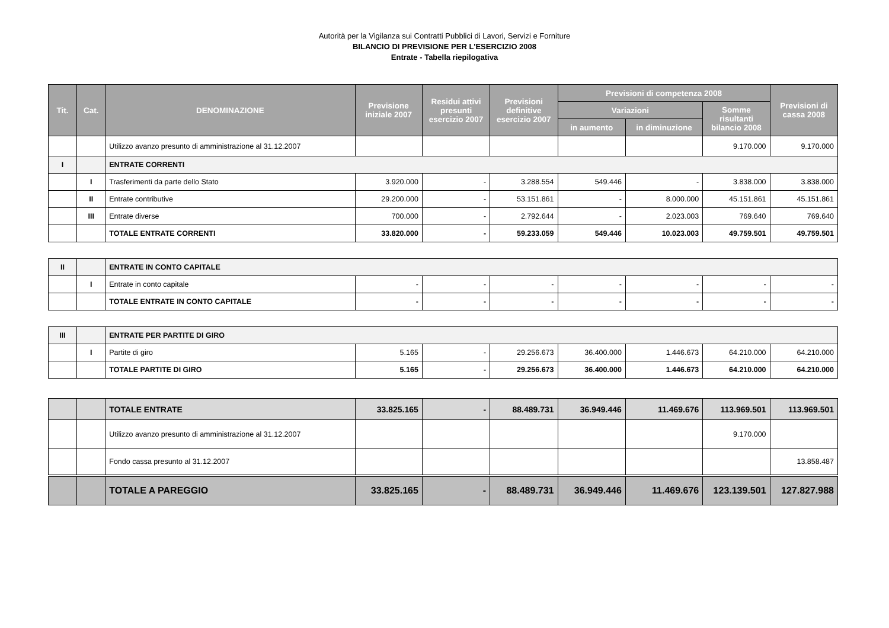Autorità per la Vigilanza sui Contratti Pubblici di Lavori, Servizi e Forniture
BILANCIO DI PREVISIONE PER L'ESERCIZIO 2008
Entrate - Tabella riepilogativa
| Tit. | Cat. | DENOMINAZIONE | Previsione iniziale 2007 | Residui attivi presunti esercizio 2007 | Previsioni definitive esercizio 2007 | Previsioni di competenza 2008 | | | Previsioni di cassa 2008 |
| --- | --- | --- | --- | --- | --- | --- | --- | --- | --- |
| | | | | | | Variazioni | | Somme risultanti bilancio 2008 | |
| | | | | | | in aumento | in diminuzione | | |
| | | Utilizzo avanzo presunto di amministrazione al 31.12.2007 | | | | | | 9.170.000 | 9.170.000 |
| I | | ENTRATE CORRENTI | | | | | | | |
| | I | Trasferimenti da parte dello Stato | 3.920.000 | - | 3.288.554 | 549.446 | - | 3.838.000 | 3.838.000 |
| | II | Entrate contributive | 29.200.000 | - | 53.151.861 | - | 8.000.000 | 45.151.861 | 45.151.861 |
| | III | Entrate diverse | 700.000 | - | 2.792.644 | - | 2.023.003 | 769.640 | 769.640 |
| | | TOTALE ENTRATE CORRENTI | 33.820.000 | - | 59.233.059 | 549.446 | 10.023.003 | 49.759.501 | 49.759.501 |
| II | | ENTRATE IN CONTO CAPITALE | | | | | | | |
| | I | Entrate in conto capitale | - | - | - | - | - | - | - |
| | | TOTALE ENTRATE IN CONTO CAPITALE | - | - | - | - | - | - | - |
| III | | ENTRATE PER PARTITE DI GIRO | | | | | | | |
| | I | Partite di giro | 5.165 | - | 29.256.673 | 36.400.000 | 1.446.673 | 64.210.000 | 64.210.000 |
| | | TOTALE PARTITE DI GIRO | 5.165 | - | 29.256.673 | 36.400.000 | 1.446.673 | 64.210.000 | 64.210.000 |
| | | TOTALE ENTRATE | 33.825.165 | - | 88.489.731 | 36.949.446 | 11.469.676 | 113.969.501 | 113.969.501 |
| | | Utilizzo avanzo presunto di amministrazione al 31.12.2007 | | | | | | 9.170.000 | |
| | | Fondo cassa presunto al 31.12.2007 | | | | | | | 13.858.487 |
| | | TOTALE A PAREGGIO | 33.825.165 | - | 88.489.731 | 36.949.446 | 11.469.676 | 123.139.501 | 127.827.988 |